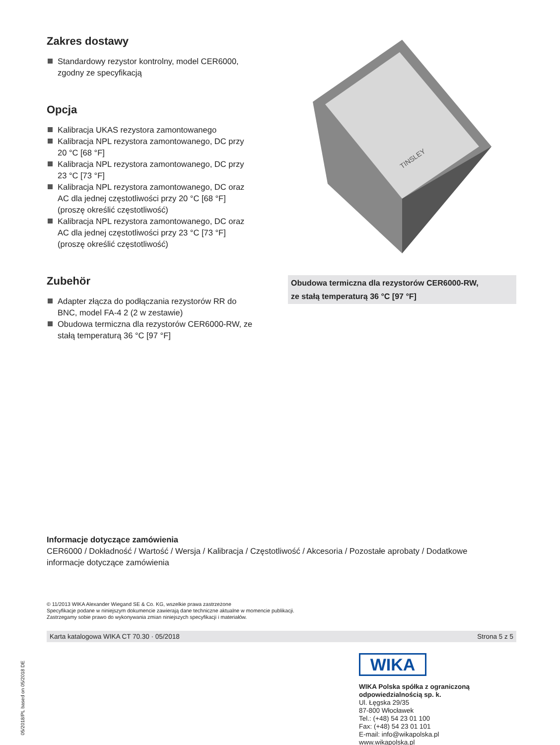Zakres dostawy
Standardowy rezystor kontrolny, model CER6000, zgodny ze specyfikacją
Opcja
Kalibracja UKAS rezystora zamontowanego
Kalibracja NPL rezystora zamontowanego, DC przy 20 °C [68 °F]
Kalibracja NPL rezystora zamontowanego, DC przy 23 °C [73 °F]
Kalibracja NPL rezystora zamontowanego, DC oraz AC dla jednej częstotliwości przy 20 °C [68 °F] (proszę określić częstotliwość)
Kalibracja NPL rezystora zamontowanego, DC oraz AC dla jednej częstotliwości przy 23 °C [73 °F] (proszę określić częstotliwość)
Zubehör
Adapter złącza do podłączania rezystorów RR do BNC, model FA-4 2 (2 w zestawie)
Obudowa termiczna dla rezystorów CER6000-RW, ze stałą temperaturą 36 °C [97 °F]
TINSLEY
Obudowa termiczna dla rezystorów CER6000-RW,
ze stałą temperaturą 36 °C [97 °F]
Informacje dotyczące zamówienia
CER6000 / Dokładność / Wartość / Wersja / Kalibracja / Częstotliwość / Akcesoria / Pozostałe aprobaty / Dodatkowe informacje dotyczące zamówienia
© 11/2013 WIKA Alexander Wiegand SE & Co. KG, wszelkie prawa zastrzeżone
Specyfikacje podane w niniejszym dokumencie zawierają dane techniczne aktualne w momencie publikacji.
Zastrzegamy sobie prawo do wykonywania zmian niniejszych specyfikacji i materiałów.
Karta katalogowa WIKA CT 70.30 · 05/2018 Strona 5 z 5
05/2018/PL based on 05/2018 DE
WIKA
WIKA Polska spółka z ograniczoną
odpowiedzialnością sp. k.
Ul. Łęgska 29/35
87-800 Włocławek
Tel.: (+48) 54 23 01 100
Fax: (+48) 54 23 01 101
E-mail: info@wikapolska.pl
www.wikapolska.pl